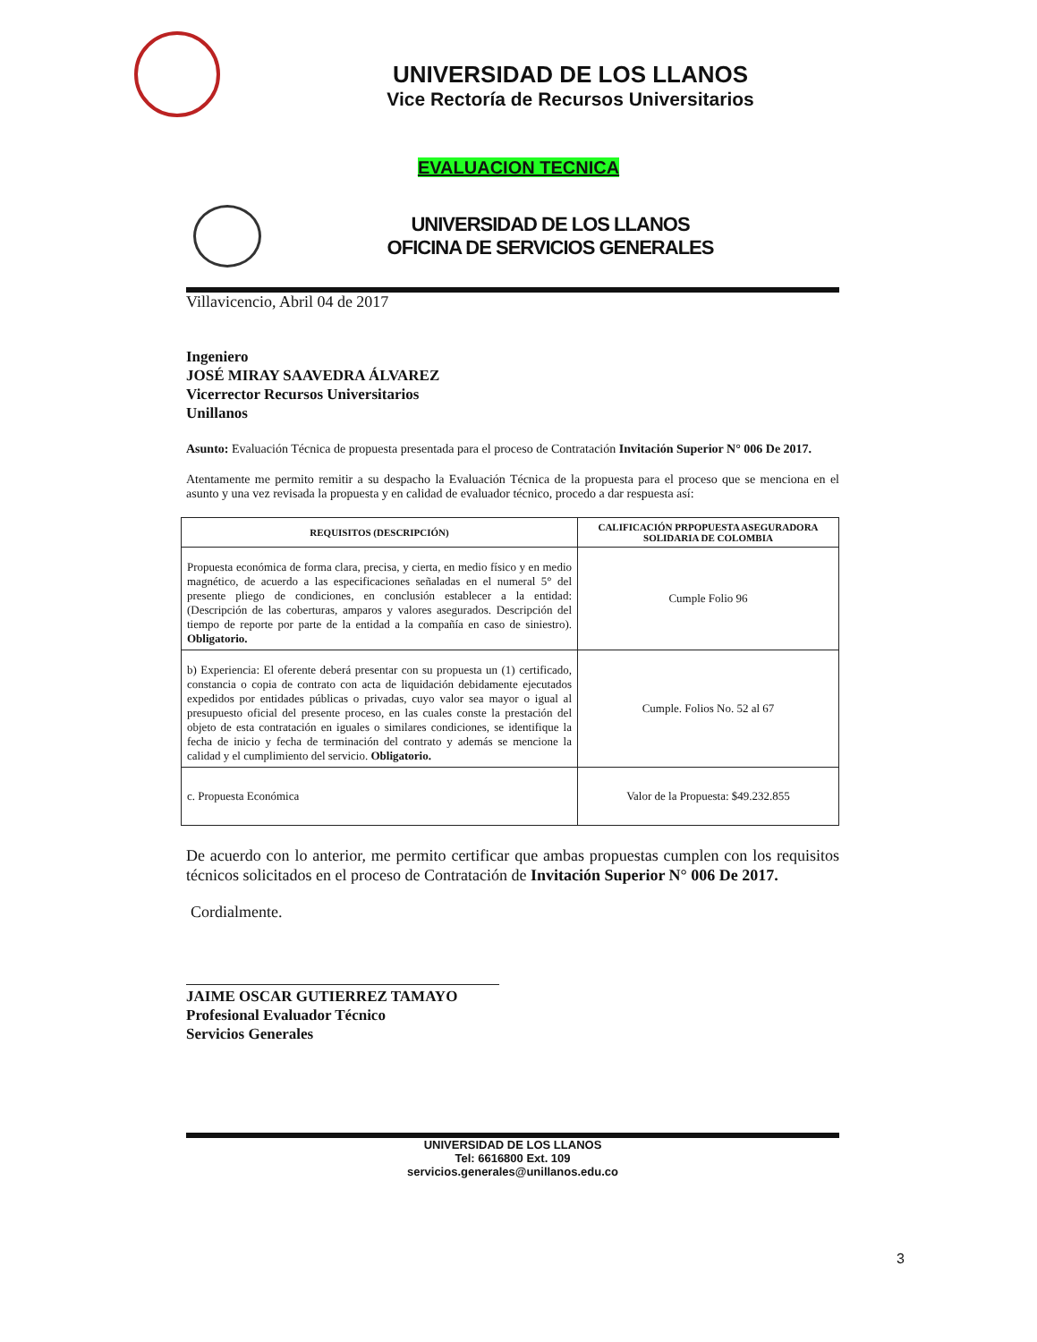UNIVERSIDAD DE LOS LLANOS
Vice Rectoría de Recursos Universitarios
EVALUACION TECNICA
UNIVERSIDAD DE LOS LLANOS
OFICINA DE SERVICIOS GENERALES
Villavicencio, Abril 04 de 2017
Ingeniero
JOSÉ MIRAY SAAVEDRA ÁLVAREZ
Vicerrector Recursos Universitarios
Unillanos
Asunto: Evaluación Técnica de propuesta presentada para el proceso de Contratación Invitación Superior N° 006 De 2017.
Atentamente me permito remitir a su despacho la Evaluación Técnica de la propuesta para el proceso que se menciona en el asunto y una vez revisada la propuesta y en calidad de evaluador técnico, procedo a dar respuesta así:
| REQUISITOS (DESCRIPCIÓN) | CALIFICACIÓN PRPOPUESTA ASEGURADORA SOLIDARIA DE COLOMBIA |
| --- | --- |
| Propuesta económica de forma clara, precisa, y cierta, en medio físico y en medio magnético, de acuerdo a las especificaciones señaladas en el numeral 5° del presente pliego de condiciones, en conclusión establecer a la entidad: (Descripción de las coberturas, amparos y valores asegurados. Descripción del tiempo de reporte por parte de la entidad a la compañía en caso de siniestro). Obligatorio. | Cumple Folio 96 |
| b) Experiencia: El oferente deberá presentar con su propuesta un (1) certificado, constancia o copia de contrato con acta de liquidación debidamente ejecutados expedidos por entidades públicas o privadas, cuyo valor sea mayor o igual al presupuesto oficial del presente proceso, en las cuales conste la prestación del objeto de esta contratación en iguales o similares condiciones, se identifique la fecha de inicio y fecha de terminación del contrato y además se mencione la calidad y el cumplimiento del servicio. Obligatorio. | Cumple. Folios No. 52 al 67 |
| c. Propuesta Económica | Valor de la Propuesta: $49.232.855 |
De acuerdo con lo anterior, me permito certificar que ambas propuestas cumplen con los requisitos técnicos solicitados en el proceso de Contratación de Invitación Superior N° 006 De 2017.
Cordialmente.
JAIME OSCAR GUTIERREZ TAMAYO
Profesional Evaluador Técnico
Servicios Generales
UNIVERSIDAD DE LOS LLANOS
Tel: 6616800 Ext. 109
servicios.generales@unillanos.edu.co
3